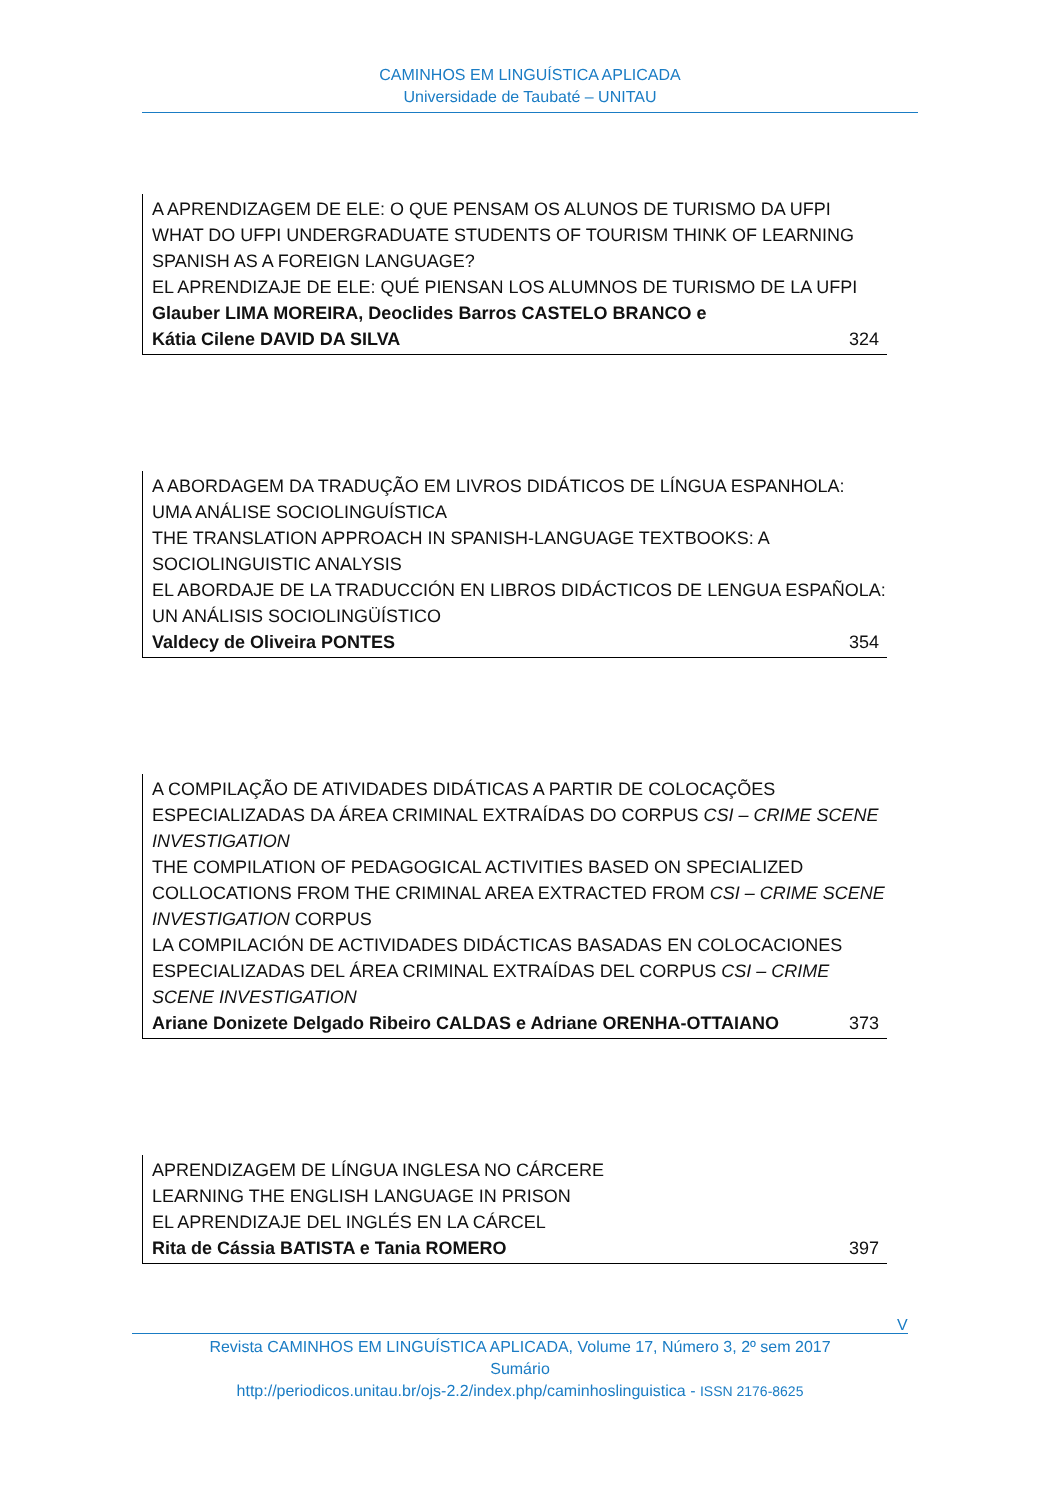CAMINHOS EM LINGUÍSTICA APLICADA
Universidade de Taubaté – UNITAU
A APRENDIZAGEM DE ELE: O QUE PENSAM OS ALUNOS DE TURISMO DA UFPI
WHAT DO UFPI UNDERGRADUATE STUDENTS OF TOURISM THINK OF LEARNING SPANISH AS A FOREIGN LANGUAGE?
EL APRENDIZAJE DE ELE: QUÉ PIENSAN LOS ALUMNOS DE TURISMO DE LA UFPI
Glauber LIMA MOREIRA, Deoclides Barros CASTELO BRANCO e
Kátia Cilene DAVID DA SILVA 324
A ABORDAGEM DA TRADUÇÃO EM LIVROS DIDÁTICOS DE LÍNGUA ESPANHOLA: UMA ANÁLISE SOCIOLINGUÍSTICA
THE TRANSLATION APPROACH IN SPANISH-LANGUAGE TEXTBOOKS: A SOCIOLINGUISTIC ANALYSIS
EL ABORDAJE DE LA TRADUCCIÓN EN LIBROS DIDÁCTICOS DE LENGUA ESPAÑOLA: UN ANÁLISIS SOCIOLINGÜÍSTICO
Valdecy de Oliveira PONTES 354
A COMPILAÇÃO DE ATIVIDADES DIDÁTICAS A PARTIR DE COLOCAÇÕES ESPECIALIZADAS DA ÁREA CRIMINAL EXTRAÍDAS DO CORPUS CSI – CRIME SCENE INVESTIGATION
THE COMPILATION OF PEDAGOGICAL ACTIVITIES BASED ON SPECIALIZED COLLOCATIONS FROM THE CRIMINAL AREA EXTRACTED FROM CSI – CRIME SCENE INVESTIGATION CORPUS
LA COMPILACIÓN DE ACTIVIDADES DIDÁCTICAS BASADAS EN COLOCACIONES ESPECIALIZADAS DEL ÁREA CRIMINAL EXTRAÍDAS DEL CORPUS CSI – CRIME SCENE INVESTIGATION
Ariane Donizete Delgado Ribeiro CALDAS e Adriane ORENHA-OTTAIANO 373
APRENDIZAGEM DE LÍNGUA INGLESA NO CÁRCERE
LEARNING THE ENGLISH LANGUAGE IN PRISON
EL APRENDIZAJE DEL INGLÉS EN LA CÁRCEL
Rita de Cássia BATISTA e Tania ROMERO 397
V
Revista CAMINHOS EM LINGUÍSTICA APLICADA, Volume 17, Número 3, 2º sem 2017
Sumário
http://periodicos.unitau.br/ojs-2.2/index.php/caminhoslinguistica - ISSN 2176-8625